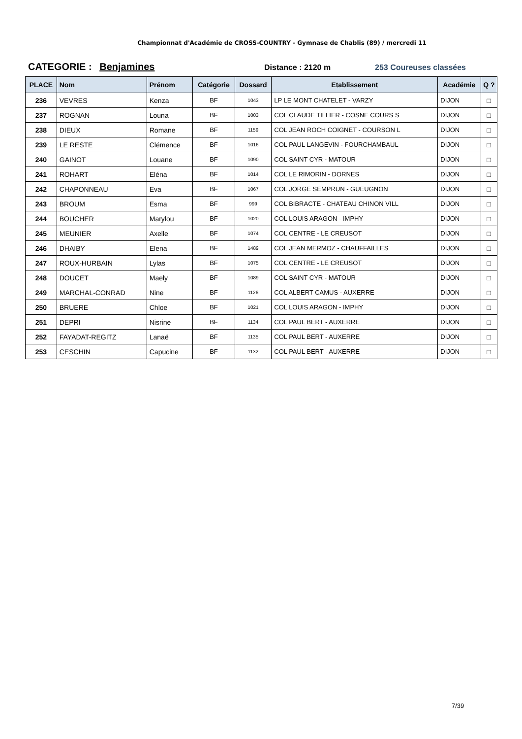Championnat d'Académie de CROSS-COUNTRY - Gymnase de Chablis (89) / mercredi 11
CATEGORIE : Benjamines
Distance : 2120 m 253 Coureuses classées
| PLACE | Nom | Prénom | Catégorie | Dossard | Etablissement | Académie | Q ? |
| --- | --- | --- | --- | --- | --- | --- | --- |
| 236 | VEVRES | Kenza | BF | 1043 | LP LE MONT CHATELET - VARZY | DIJON | □ |
| 237 | ROGNAN | Louna | BF | 1003 | COL CLAUDE TILLIER - COSNE COURS S | DIJON | □ |
| 238 | DIEUX | Romane | BF | 1159 | COL JEAN ROCH COIGNET - COURSON L | DIJON | □ |
| 239 | LE RESTE | Clémence | BF | 1016 | COL PAUL LANGEVIN - FOURCHAMBAUL | DIJON | □ |
| 240 | GAINOT | Louane | BF | 1090 | COL SAINT CYR - MATOUR | DIJON | □ |
| 241 | ROHART | Eléna | BF | 1014 | COL LE RIMORIN - DORNES | DIJON | □ |
| 242 | CHAPONNEAU | Eva | BF | 1067 | COL JORGE SEMPRUN - GUEUGNON | DIJON | □ |
| 243 | BROUM | Esma | BF | 999 | COL BIBRACTE - CHATEAU CHINON VILL | DIJON | □ |
| 244 | BOUCHER | Marylou | BF | 1020 | COL LOUIS ARAGON - IMPHY | DIJON | □ |
| 245 | MEUNIER | Axelle | BF | 1074 | COL CENTRE - LE CREUSOT | DIJON | □ |
| 246 | DHAIBY | Elena | BF | 1489 | COL JEAN MERMOZ - CHAUFFAILLES | DIJON | □ |
| 247 | ROUX-HURBAIN | Lylas | BF | 1075 | COL CENTRE - LE CREUSOT | DIJON | □ |
| 248 | DOUCET | Maely | BF | 1089 | COL SAINT CYR - MATOUR | DIJON | □ |
| 249 | MARCHAL-CONRAD | Nine | BF | 1126 | COL ALBERT CAMUS - AUXERRE | DIJON | □ |
| 250 | BRUERE | Chloe | BF | 1021 | COL LOUIS ARAGON - IMPHY | DIJON | □ |
| 251 | DEPRI | Nisrine | BF | 1134 | COL PAUL BERT - AUXERRE | DIJON | □ |
| 252 | FAYADAT-REGITZ | Lanaë | BF | 1135 | COL PAUL BERT - AUXERRE | DIJON | □ |
| 253 | CESCHIN | Capucine | BF | 1132 | COL PAUL BERT - AUXERRE | DIJON | □ |
7/39